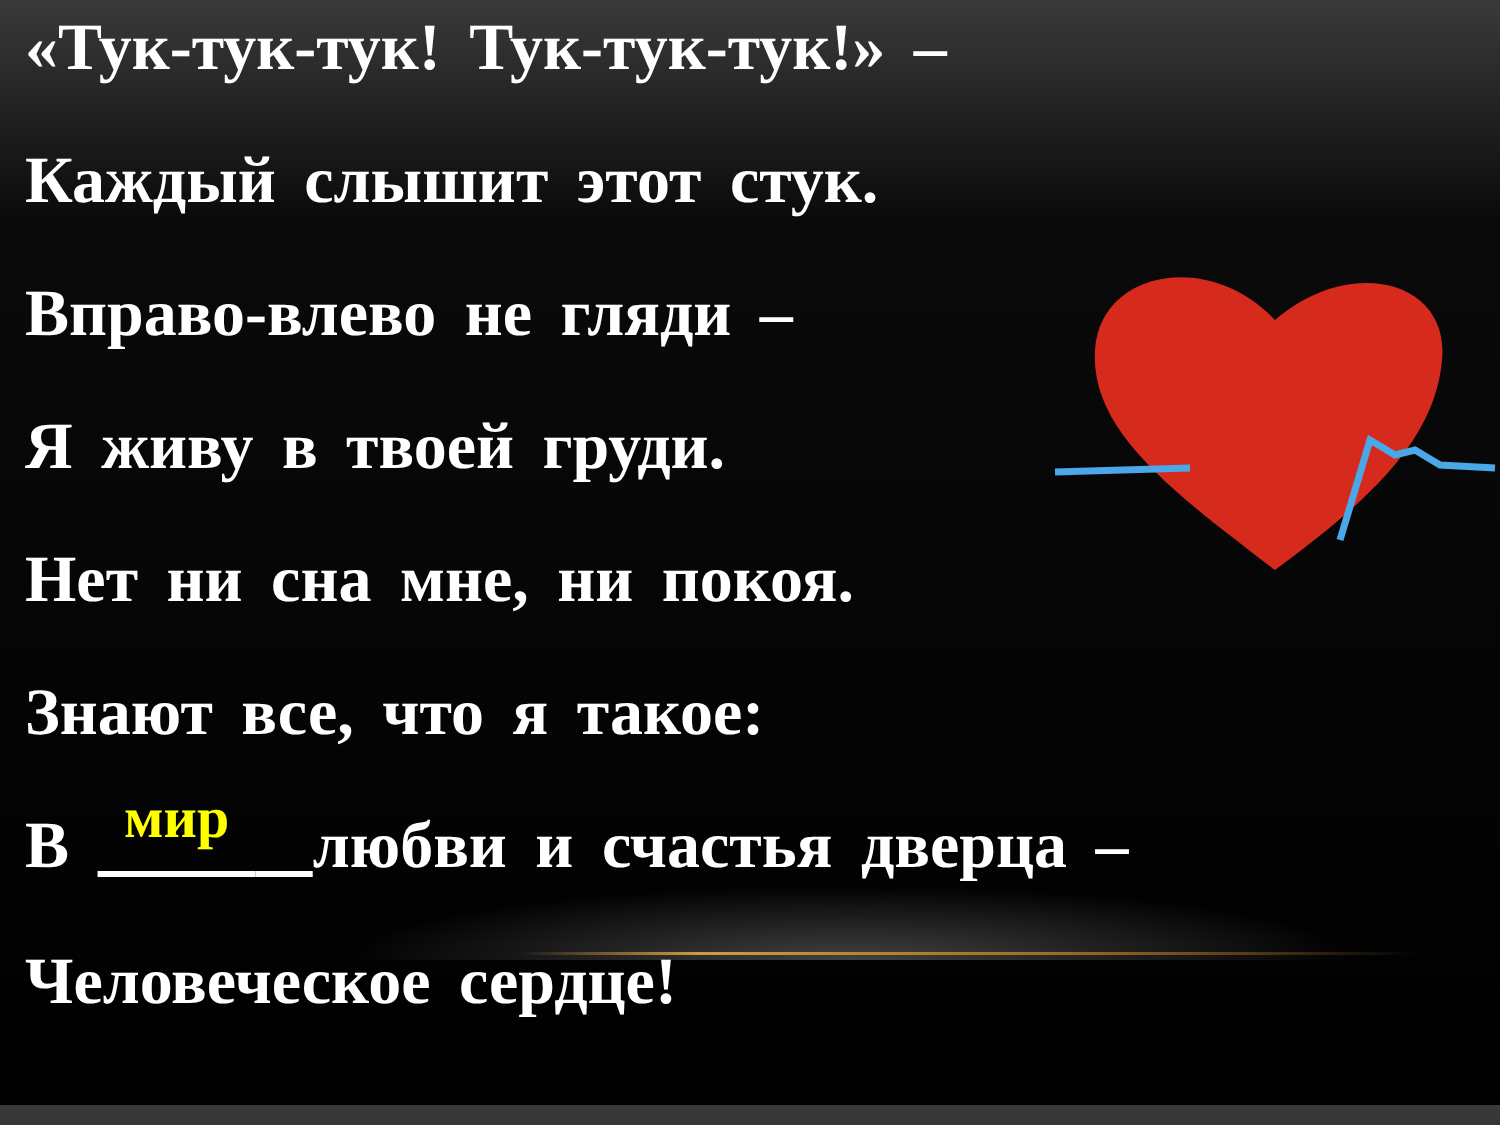«Тук-тук-тук! Тук-тук-тук!» –
Каждый слышит этот стук.
Вправо-влево не гляди –
Я живу в твоей груди.
Нет ни сна мне, ни покоя.
Знают все, что я такое:
В мир любви и счастья дверца –
Человеческое сердце!